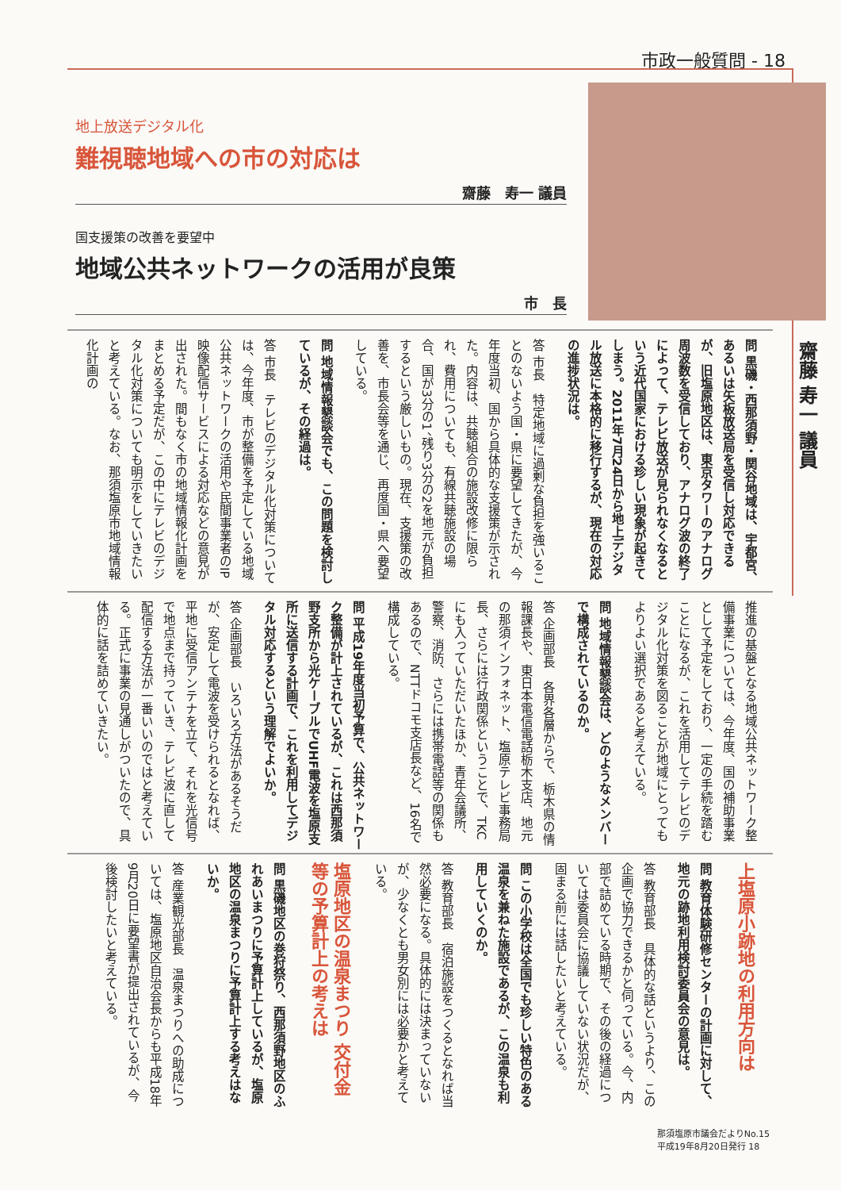市政一般質問 - 18
地上放送デジタル化
難視聴地域への市の対応は
齋藤　寿一 議員
国支援策の改善を要望中
地域公共ネットワークの活用が良策
市　長
齋藤 寿一 議員
問 黒磯・西那須野・関谷地域は、宇都宮、あるいは矢板放送局を受信し対応できるが、旧塩原地区は、東京タワーのアナログ周波数を受信しており、アナログ波の終了によって、テレビ放送が見られなくなるという近代国家における珍しい現象が起きてしまう。2011年7月24日から地上デジタル放送に本格的に移行するが、現在の対応の進捗状況は。
答 市長　特定地域に過剰な負担を強いることのないよう国・県に要望してきたが、今年度当初、国から具体的な支援策が示された。内容は、共聴組合の施設改修に限られ、費用についても、有線共聴施設の場合、国が3分の1、残り3分の2を地元が負担するという厳しいもの。現在、支援策の改善を、市長会等を通じ、再度国・県へ要望している。
問 地域情報懇談会でも、この問題を検討しているが、その経過は。
答 市長　テレビのデジタル化対策については、今年度、市が整備を予定している地域公共ネットワークの活用や民間事業者のIP映像配信サービスによる対応などの意見が出された。間もなく市の地域情報化計画をまとめる予定だが、この中にテレビのデジタル化対策についても明示をしていきたいと考えている。なお、那須塩原市地域情報化計画の
推進の基盤となる地域公共ネットワーク整備事業については、今年度、国の補助事業として予定をしており、一定の手続を踏むことになるが、これを活用してテレビのデジタル化対策を図ることが地域にとってもよりよい選択であると考えている。
問 地域情報懇談会は、どのようなメンバーで構成されているのか。
答 企画部長　各界各層からで、栃木県の情報課長や、東日本電信電話栃木支店、地元の那須インフォネット、塩原テレビ事務局長、さらには行政関係ということで、TKCにも入っていただいたほか、青年会議所、警察、消防、さらには携帯電話等の関係もあるので、NTTドコモ支店長など、16名で構成している。
問 平成19年度当初予算で、公共ネットワーク整備が計上されているが、これは西那須野支所から光ケーブルでUHF電波を塩原支所に送信する計画で、これを利用してデジタル対応するという理解でよいか。
答 企画部長　いろいろ方法があるそうだが、安定して電波を受けられるとなれば、平地に受信アンテナを立て、それを光信号で地点まで持っていき、テレビ波に直して配信する方法が一番いいのではと考えている。正式に事業の見通しがついたので、具体的に話を詰めていきたい。
上塩原小跡地の利用方向は
問 教育体験研修センターの計画に対して、地元の跡地利用検討委員会の意見は。
答 教育部長　具体的な話というより、この企画で協力できるかと伺っている。今、内部で詰めている時期で、その後の経過については委員会に協議していない状況だが、固まる前には話したいと考えている。
問 この小学校は全国でも珍しい特色のある温泉を兼ねた施設であるが、この温泉も利用していくのか。
答 教育部長　宿泊施設をつくるとなれば当然必要になる。具体的には決まっていないが、少なくとも男女別には必要かと考えている。
塩原地区の温泉まつり 交付金等の予算計上の考えは
問 黒磯地区の巻狩祭り、西那須野地区のふれあいまつりに予算計上しているが、塩原地区の温泉まつりに予算計上する考えはないか。
答 産業観光部長　温泉まつりへの助成については、塩原地区自治会長からも平成18年9月20日に要望書が提出されているが、今後検討したいと考えている。
那須塩原市議会だよりNo.15
平成19年8月20日発行 18